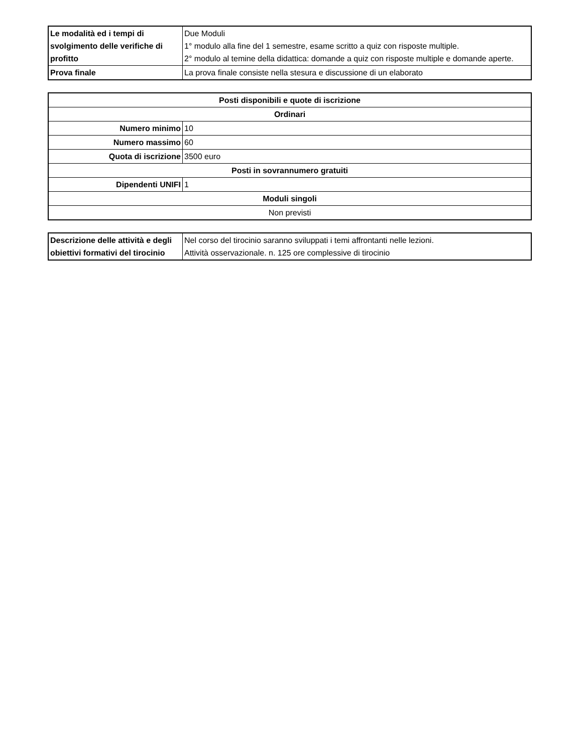| Le modalità ed i tempi di svolgimento delle verifiche di profitto | Due Moduli 1° modulo alla fine del 1 semestre, esame scritto a quiz con risposte multiple. 2° modulo al temine della didattica: domande a quiz con risposte multiple e domande aperte. |
| Prova finale | La prova finale consiste nella stesura e discussione di un elaborato |
| Posti disponibili e quote di iscrizione | |
| --- | --- |
| Ordinari | |
| Numero minimo | 10 |
| Numero massimo | 60 |
| Quota di iscrizione | 3500 euro |
| Posti in sovrannumero gratuiti | |
| Dipendenti UNIFI | 1 |
| Moduli singoli | |
| Non previsti | |
| Descrizione delle attività e degli obiettivi formativi del tirocinio | Nel corso del tirocinio saranno sviluppati i temi affrontanti nelle lezioni. Attività osservazionale. n. 125 ore complessive di tirocinio |